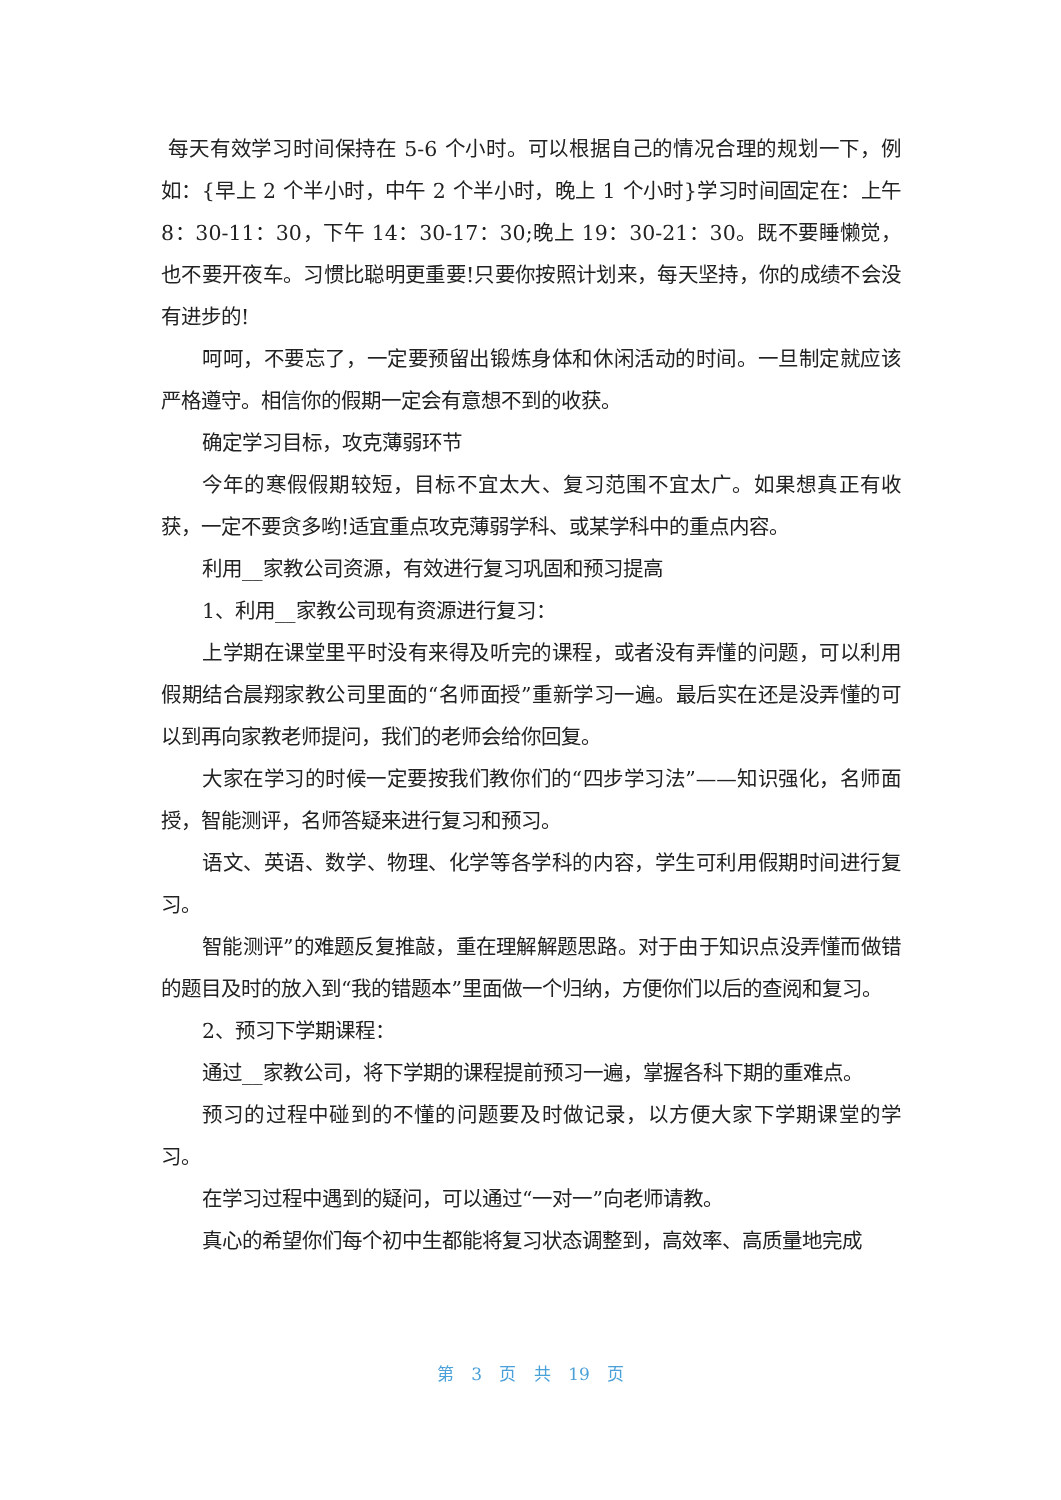每天有效学习时间保持在 5-6 个小时。可以根据自己的情况合理的规划一下，例如：{早上 2 个半小时，中午 2 个半小时，晚上 1 个小时}学习时间固定在：上午 8：30-11：30，下午 14：30-17：30;晚上 19：30-21：30。既不要睡懒觉，也不要开夜车。习惯比聪明更重要!只要你按照计划来，每天坚持，你的成绩不会没有进步的!
呵呵，不要忘了，一定要预留出锻炼身体和休闲活动的时间。一旦制定就应该严格遵守。相信你的假期一定会有意想不到的收获。
确定学习目标，攻克薄弱环节
今年的寒假假期较短，目标不宜太大、复习范围不宜太广。如果想真正有收获，一定不要贪多哟!适宜重点攻克薄弱学科、或某学科中的重点内容。
利用__家教公司资源，有效进行复习巩固和预习提高
1、利用__家教公司现有资源进行复习：
上学期在课堂里平时没有来得及听完的课程，或者没有弄懂的问题，可以利用假期结合晨翔家教公司里面的“名师面授”重新学习一遍。最后实在还是没弄懂的可以到再向家教老师提问，我们的老师会给你回复。
大家在学习的时候一定要按我们教你们的“四步学习法”——知识强化，名师面授，智能测评，名师答疑来进行复习和预习。
语文、英语、数学、物理、化学等各学科的内容，学生可利用假期时间进行复习。
智能测评”的难题反复推敲，重在理解解题思路。对于由于知识点没弄懂而做错的题目及时的放入到“我的错题本”里面做一个归纳，方便你们以后的查阅和复习。
2、预习下学期课程：
通过__家教公司，将下学期的课程提前预习一遍，掌握各科下期的重难点。
预习的过程中碰到的不懂的问题要及时做记录，以方便大家下学期课堂的学习。
在学习过程中遇到的疑问，可以通过“一对一”向老师请教。
真心的希望你们每个初中生都能将复习状态调整到，高效率、高质量地完成
第 3 页 共 19 页